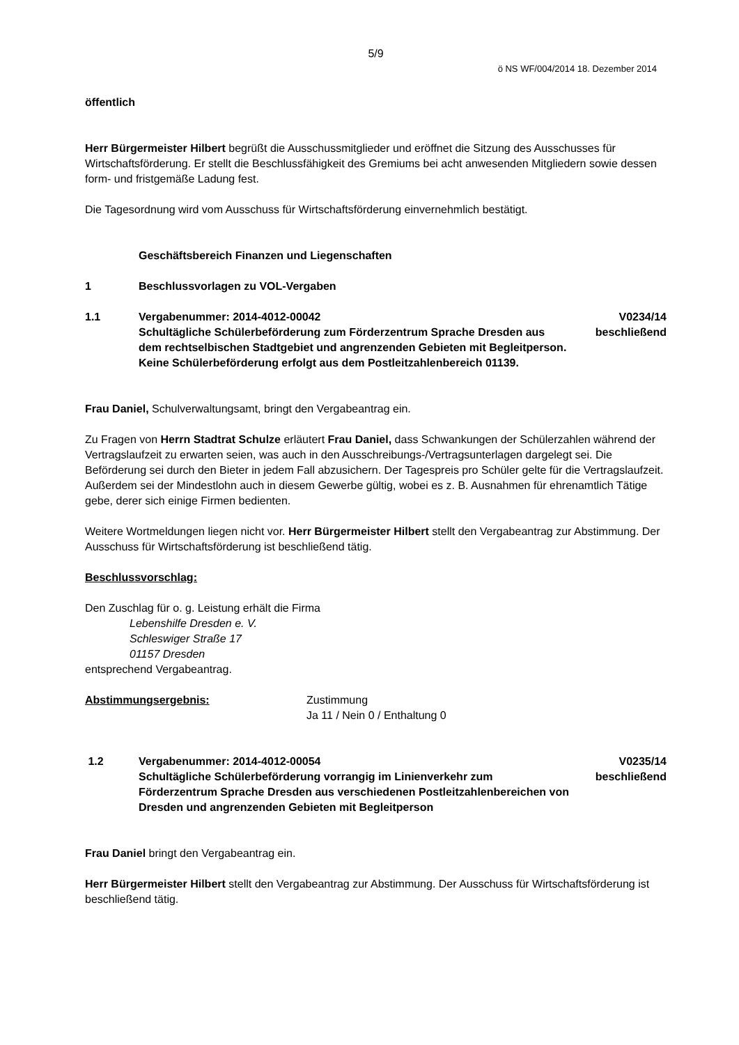5/9
ö NS WF/004/2014 18. Dezember 2014
öffentlich
Herr Bürgermeister Hilbert begrüßt die Ausschussmitglieder und eröffnet die Sitzung des Ausschusses für Wirtschaftsförderung. Er stellt die Beschlussfähigkeit des Gremiums bei acht anwesenden Mitgliedern sowie dessen form- und fristgemäße Ladung fest.
Die Tagesordnung wird vom Ausschuss für Wirtschaftsförderung einvernehmlich bestätigt.
Geschäftsbereich Finanzen und Liegenschaften
1 Beschlussvorlagen zu VOL-Vergaben
1.1 Vergabenummer: 2014-4012-00042
Schultägliche Schülerbeförderung zum Förderzentrum Sprache Dresden aus dem rechtselbischen Stadtgebiet und angrenzenden Gebieten mit Begleitperson. Keine Schülerbeförderung erfolgt aus dem Postleitzahlenbereich 01139.
V0234/14
beschließend
Frau Daniel, Schulverwaltungsamt, bringt den Vergabeantrag ein.
Zu Fragen von Herrn Stadtrat Schulze erläutert Frau Daniel, dass Schwankungen der Schülerzahlen während der Vertragslaufzeit zu erwarten seien, was auch in den Ausschreibungs-/Vertragsunterlagen dargelegt sei. Die Beförderung sei durch den Bieter in jedem Fall abzusichern. Der Tagespreis pro Schüler gelte für die Vertragslaufzeit. Außerdem sei der Mindestlohn auch in diesem Gewerbe gültig, wobei es z. B. Ausnahmen für ehrenamtlich Tätige gebe, derer sich einige Firmen bedienten.
Weitere Wortmeldungen liegen nicht vor. Herr Bürgermeister Hilbert stellt den Vergabeantrag zur Abstimmung. Der Ausschuss für Wirtschaftsförderung ist beschließend tätig.
Beschlussvorschlag:
Den Zuschlag für o. g. Leistung erhält die Firma
Lebenshilfe Dresden e. V.
Schleswiger Straße 17
01157 Dresden
entsprechend Vergabeantrag.
Abstimmungsergebnis: Zustimmung
Ja 11 / Nein 0 / Enthaltung 0
1.2 Vergabenummer: 2014-4012-00054
Schultägliche Schülerbeförderung vorrangig im Linienverkehr zum Förderzentrum Sprache Dresden aus verschiedenen Postleitzahlenbereichen von Dresden und angrenzenden Gebieten mit Begleitperson
V0235/14
beschließend
Frau Daniel bringt den Vergabeantrag ein.
Herr Bürgermeister Hilbert stellt den Vergabeantrag zur Abstimmung. Der Ausschuss für Wirtschaftsförderung ist beschließend tätig.